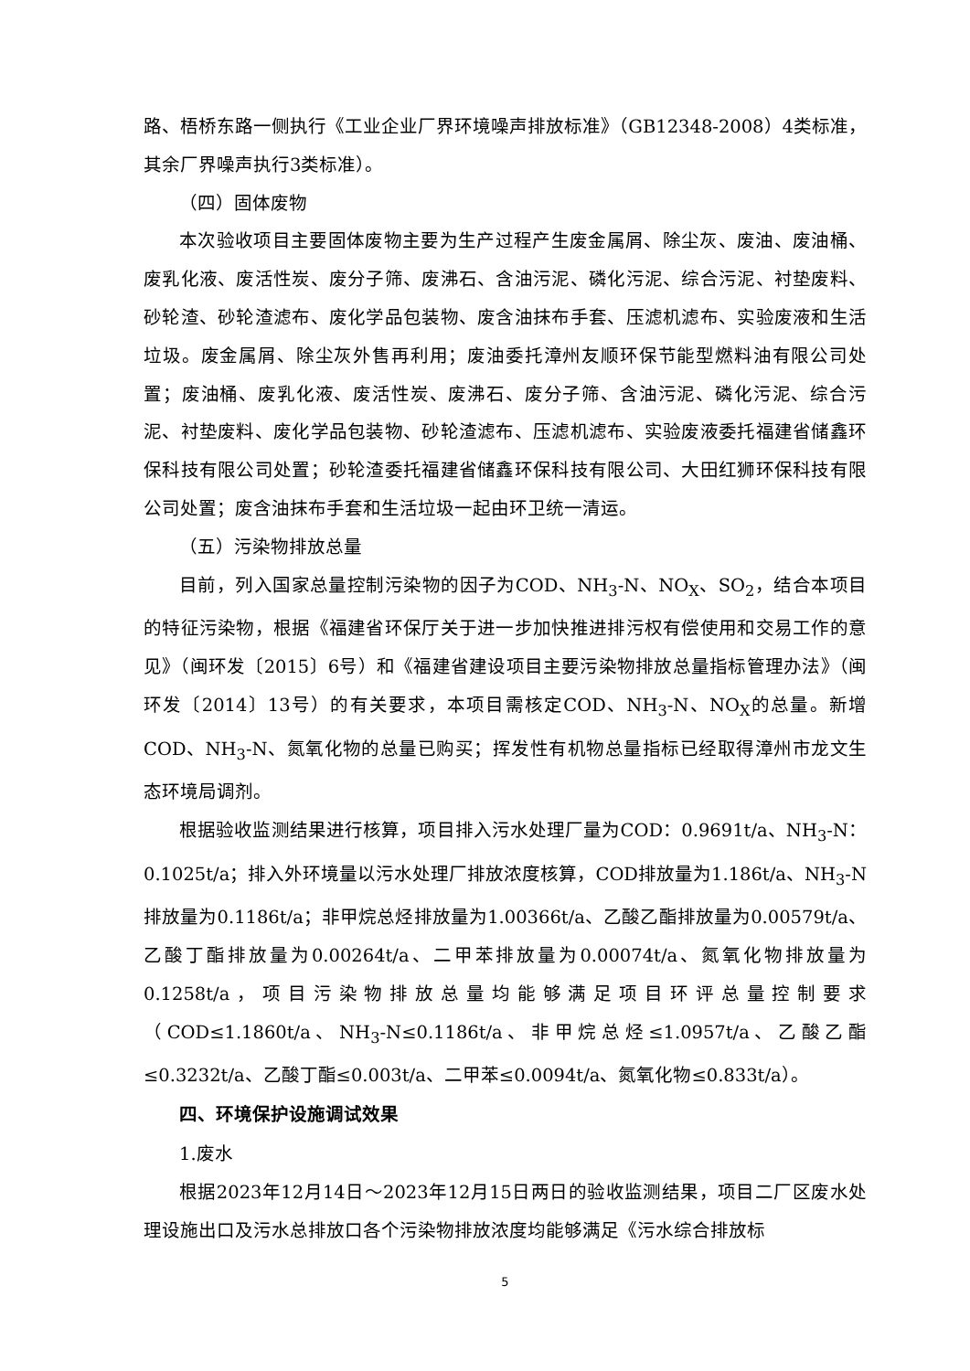路、梧桥东路一侧执行《工业企业厂界环境噪声排放标准》（GB12348-2008）4类标准，其余厂界噪声执行3类标准）。
（四）固体废物
本次验收项目主要固体废物主要为生产过程产生废金属屑、除尘灰、废油、废油桶、废乳化液、废活性炭、废分子筛、废沸石、含油污泥、磷化污泥、综合污泥、衬垫废料、砂轮渣、砂轮渣滤布、废化学品包装物、废含油抹布手套、压滤机滤布、实验废液和生活垃圾。废金属屑、除尘灰外售再利用；废油委托漳州友顺环保节能型燃料油有限公司处置；废油桶、废乳化液、废活性炭、废沸石、废分子筛、含油污泥、磷化污泥、综合污泥、衬垫废料、废化学品包装物、砂轮渣滤布、压滤机滤布、实验废液委托福建省储鑫环保科技有限公司处置；砂轮渣委托福建省储鑫环保科技有限公司、大田红狮环保科技有限公司处置；废含油抹布手套和生活垃圾一起由环卫统一清运。
（五）污染物排放总量
目前，列入国家总量控制污染物的因子为COD、NH<sub>3</sub>-N、NO<sub>X</sub>、SO<sub>2</sub>，结合本项目的特征污染物，根据《福建省环保厅关于进一步加快推进排污权有偿使用和交易工作的意见》（闽环发〔2015〕6号）和《福建省建设项目主要污染物排放总量指标管理办法》（闽环发〔2014〕13号）的有关要求，本项目需核定COD、NH<sub>3</sub>-N、NO<sub>X</sub>的总量。新增COD、NH<sub>3</sub>-N、氮氧化物的总量已购买；挥发性有机物总量指标已经取得漳州市龙文生态环境局调剂。
根据验收监测结果进行核算，项目排入污水处理厂量为COD：0.9691t/a、NH<sub>3</sub>-N：0.1025t/a；排入外环境量以污水处理厂排放浓度核算，COD排放量为1.186t/a、NH<sub>3</sub>-N排放量为0.1186t/a；非甲烷总烃排放量为1.00366t/a、乙酸乙酯排放量为0.00579t/a、乙酸丁酯排放量为0.00264t/a、二甲苯排放量为0.00074t/a、氮氧化物排放量为0.1258t/a，项目污染物排放总量均能够满足项目环评总量控制要求（COD≤1.1860t/a、NH<sub>3</sub>-N≤0.1186t/a、非甲烷总烃≤1.0957t/a、乙酸乙酯≤0.3232t/a、乙酸丁酯≤0.003t/a、二甲苯≤0.0094t/a、氮氧化物≤0.833t/a）。
四、环境保护设施调试效果
1.废水
根据2023年12月14日～2023年12月15日两日的验收监测结果，项目二厂区废水处理设施出口及污水总排放口各个污染物排放浓度均能够满足《污水综合排放标
5